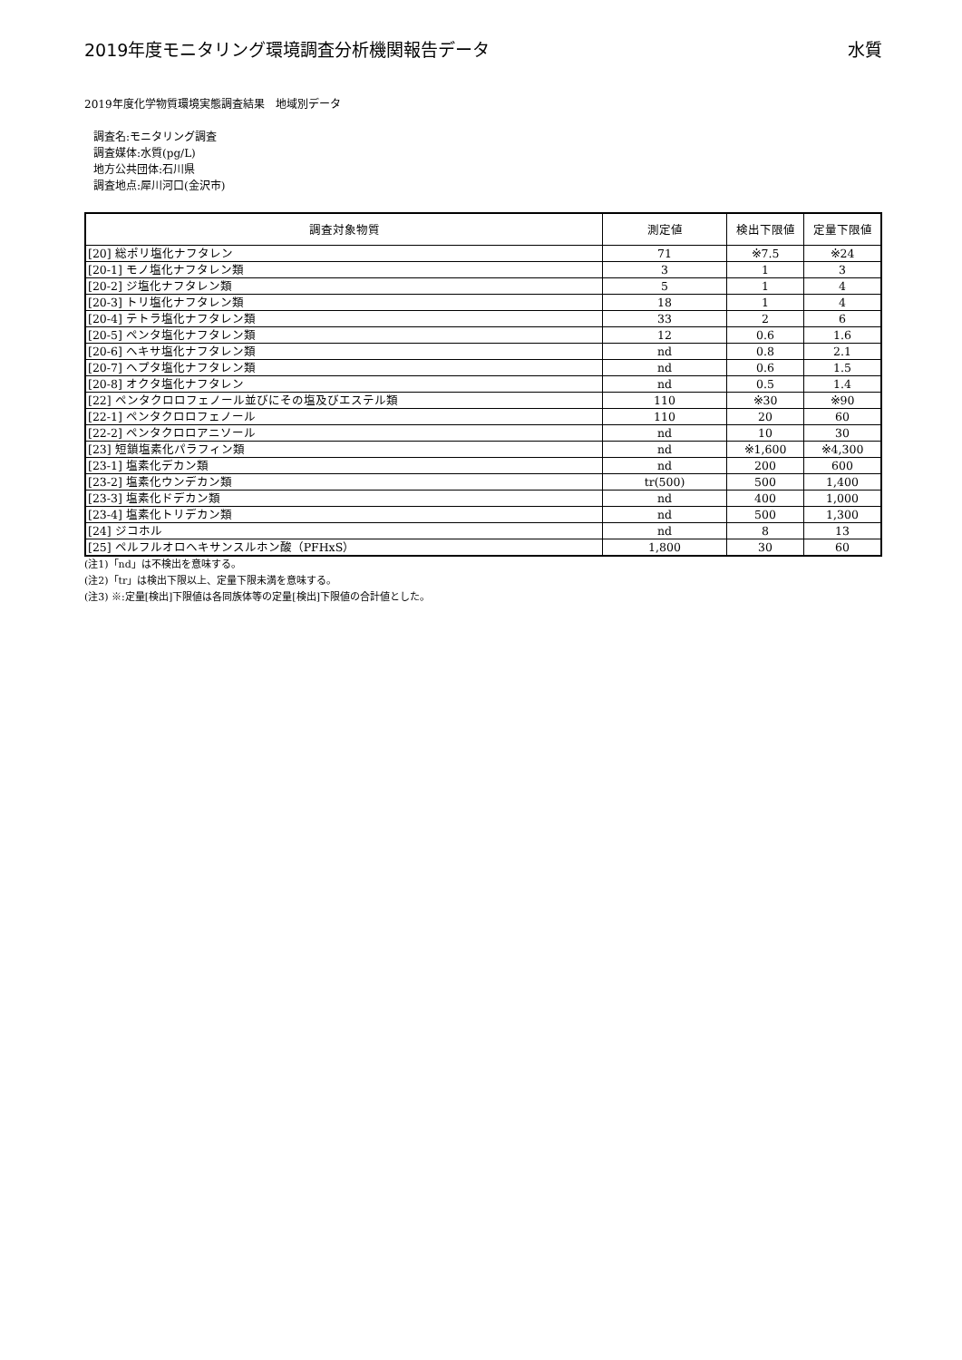2019年度モニタリング環境調査分析機関報告データ 水質
2019年度化学物質環境実態調査結果　地域別データ
調査名:モニタリング調査
調査媒体:水質(pg/L)
地方公共団体:石川県
調査地点:犀川河口(金沢市)
| 調査対象物質 | 測定値 | 検出下限値 | 定量下限値 |
| --- | --- | --- | --- |
| [20] 総ポリ塩化ナフタレン | 71 | ※7.5 | ※24 |
| [20-1] モノ塩化ナフタレン類 | 3 | 1 | 3 |
| [20-2] ジ塩化ナフタレン類 | 5 | 1 | 4 |
| [20-3] トリ塩化ナフタレン類 | 18 | 1 | 4 |
| [20-4] テトラ塩化ナフタレン類 | 33 | 2 | 6 |
| [20-5] ペンタ塩化ナフタレン類 | 12 | 0.6 | 1.6 |
| [20-6] ヘキサ塩化ナフタレン類 | nd | 0.8 | 2.1 |
| [20-7] ヘプタ塩化ナフタレン類 | nd | 0.6 | 1.5 |
| [20-8] オクタ塩化ナフタレン | nd | 0.5 | 1.4 |
| [22] ペンタクロロフェノール並びにその塩及びエステル類 | 110 | ※30 | ※90 |
| [22-1] ペンタクロロフェノール | 110 | 20 | 60 |
| [22-2] ペンタクロロアニソール | nd | 10 | 30 |
| [23] 短鎖塩素化パラフィン類 | nd | ※1,600 | ※4,300 |
| [23-1] 塩素化デカン類 | nd | 200 | 600 |
| [23-2] 塩素化ウンデカン類 | tr(500) | 500 | 1,400 |
| [23-3] 塩素化ドデカン類 | nd | 400 | 1,000 |
| [23-4] 塩素化トリデカン類 | nd | 500 | 1,300 |
| [24] ジコホル | nd | 8 | 13 |
| [25] ペルフルオロヘキサンスルホン酸（PFHxS） | 1,800 | 30 | 60 |
(注1)「nd」は不検出を意味する。
(注2)「tr」は検出下限以上、定量下限未満を意味する。
(注3) ※:定量[検出]下限値は各同族体等の定量[検出]下限値の合計値とした。